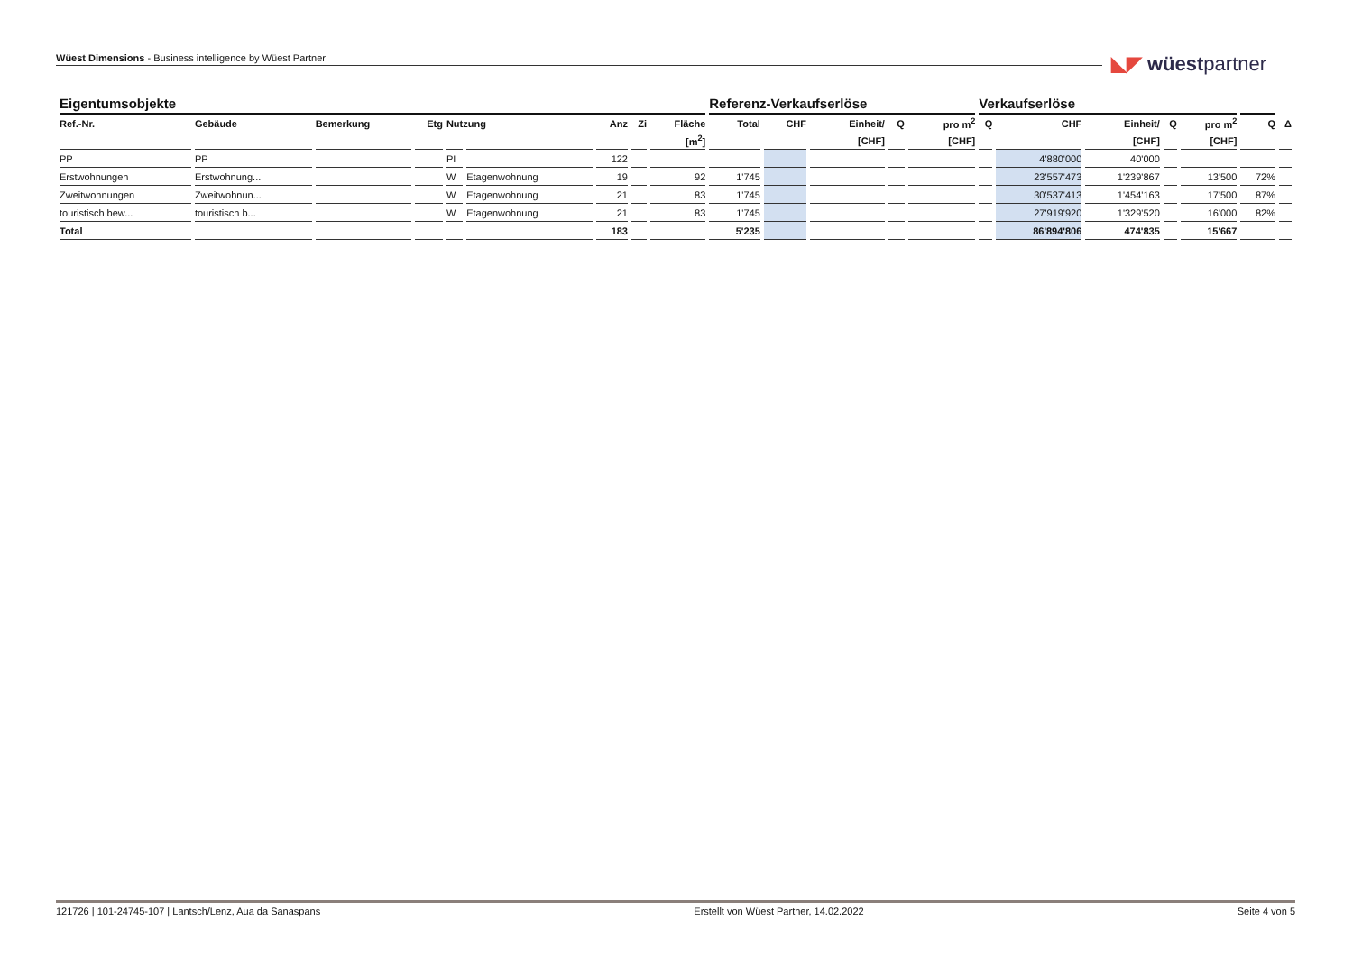Wüest Dimensions - Business intelligence by Wüest Partner ◣◤ wüestpartner
| Eigentumsobjekte | | | | | | | | | Referenz-Verkaufserlöse | | | | | Verkaufserlöse | | | | | | |
| --- | --- | --- | --- | --- | --- | --- | --- | --- | --- | --- | --- | --- | --- | --- | --- | --- | --- | --- | --- | --- |
| Ref.-Nr. | Gebäude | Bemerkung | Etg | Nutzung | | Anz | Zi | Fläche | Total | CHF | Einheit/ | Q | pro m<sup>2</sup> | Q | CHF | Einheit/ | Q | pro m<sup>2</sup> | Q | Δ |
| | | | | | | | | [m<sup>2</sup>] | | | [CHF] | | [CHF] | | | [CHF] | | [CHF] | | |
| PP | PP | | | PI | | 122 | | | | | | | | | 4'880'000 | 40'000 | | | | |
| Erstwohnungen | Erstwohnung... | | | W | Etagenwohnung | 19 | | 92 | 1'745 | | | | | | 23'557'473 | 1'239'867 | | 13'500 | 72% | |
| Zweitwohnungen | Zweitwohnun... | | | W | Etagenwohnung | 21 | | 83 | 1'745 | | | | | | 30'537'413 | 1'454'163 | | 17'500 | 87% | |
| touristisch bew... | touristisch b... | | | W | Etagenwohnung | 21 | | 83 | 1'745 | | | | | | 27'919'920 | 1'329'520 | | 16'000 | 82% | |
| Total | | | | | | 183 | | | 5'235 | | | | | | 86'894'806 | 474'835 | | 15'667 | | |
121726 | 101-24745-107 | Lantsch/Lenz, Aua da Sanaspans Erstellt von Wüest Partner, 14.02.2022 Seite 4 von 5